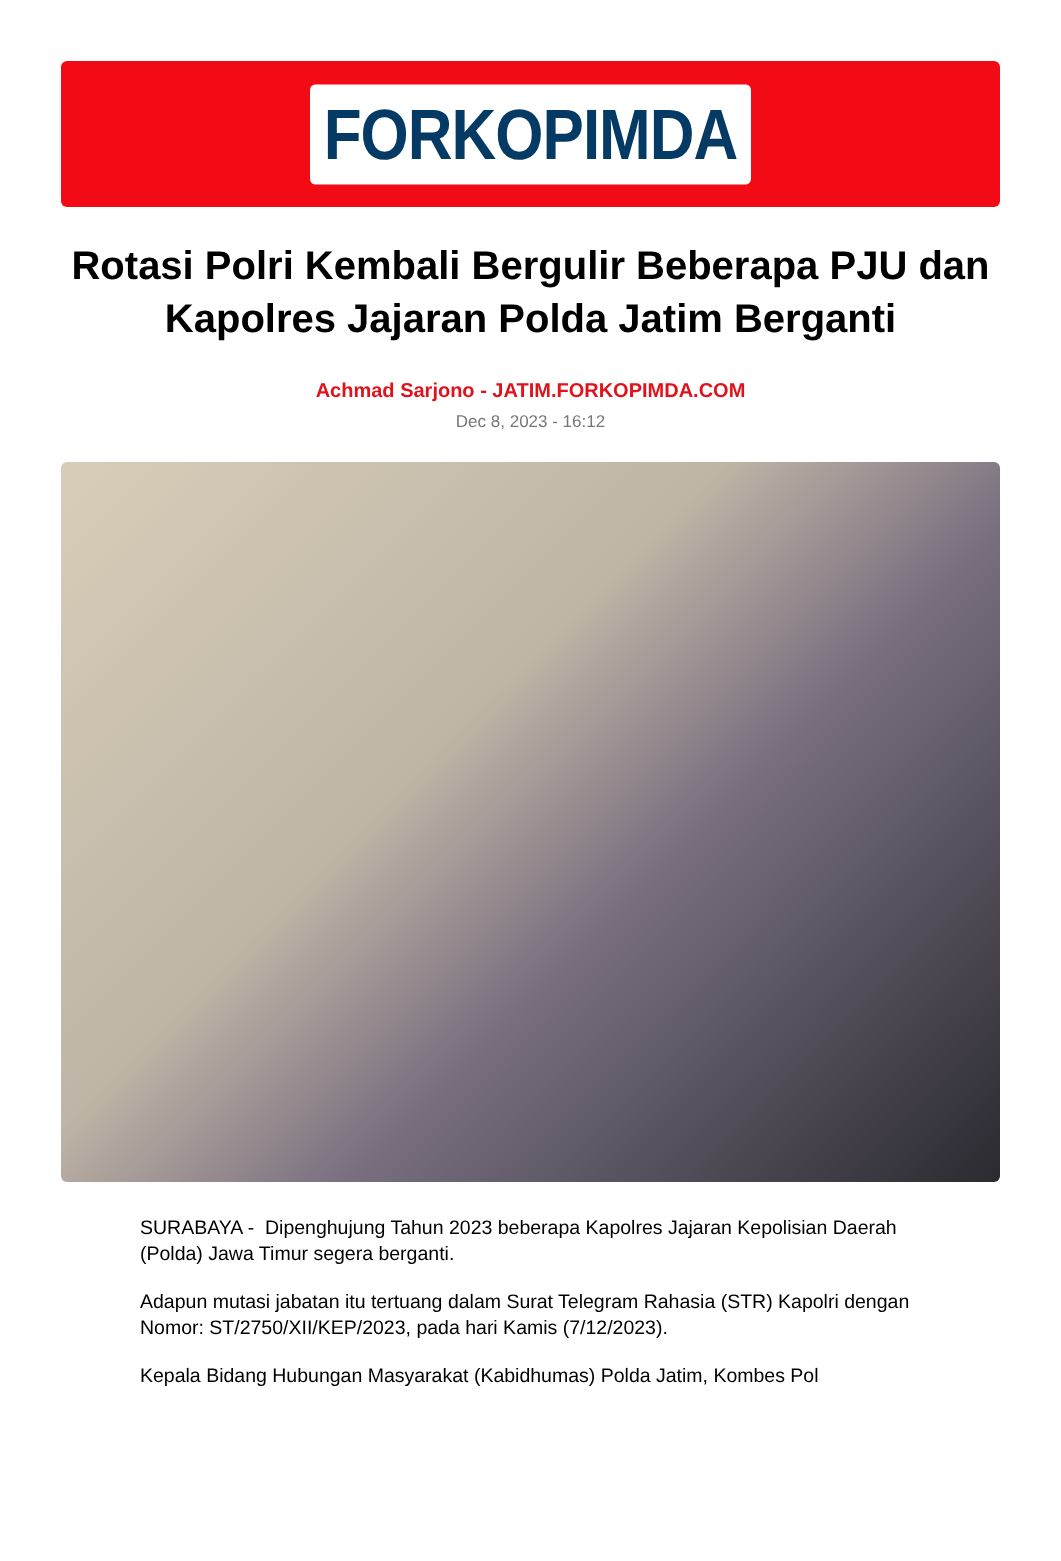FORKOPIMDA
Rotasi Polri Kembali Bergulir Beberapa PJU dan Kapolres Jajaran Polda Jatim Berganti
Achmad Sarjono - JATIM.FORKOPIMDA.COM
Dec 8, 2023 - 16:12
SURABAYA - Dipenghujung Tahun 2023 beberapa Kapolres Jajaran Kepolisian Daerah (Polda) Jawa Timur segera berganti.
Adapun mutasi jabatan itu tertuang dalam Surat Telegram Rahasia (STR) Kapolri dengan Nomor: ST/2750/XII/KEP/2023, pada hari Kamis (7/12/2023).
Kepala Bidang Hubungan Masyarakat (Kabidhumas) Polda Jatim, Kombes Pol